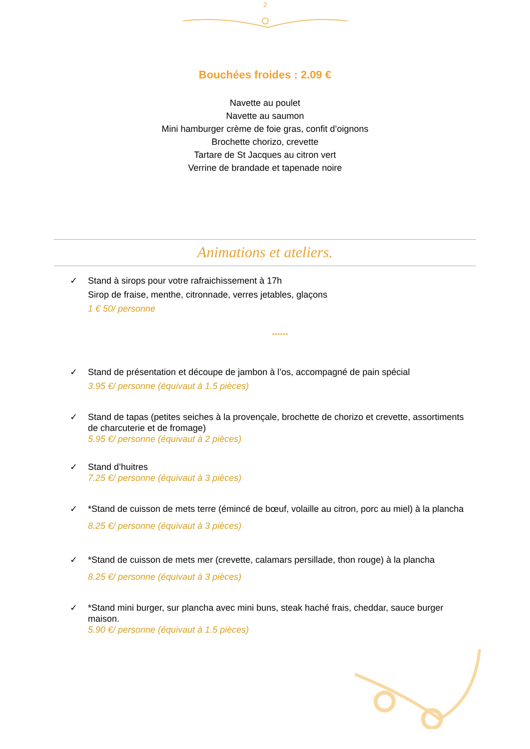2
Bouchées froides : 2.09 €
Navette au poulet
Navette au saumon
Mini hamburger crème de foie gras, confit d’oignons
Brochette chorizo, crevette
Tartare de St Jacques au citron vert
Verrine de brandade et tapenade noire
Animations et ateliers.
✓ Stand à sirops pour votre rafraichissement à 17h
Sirop de fraise, menthe, citronnade, verres jetables, glaçons
1 € 50/ personne
******
✓ Stand de présentation et découpe de jambon à l’os, accompagné de pain spécial
3.95 €/ personne (équivaut à 1.5 pièces)
✓ Stand de tapas (petites seiches à la provençale, brochette de chorizo et crevette, assortiments de charcuterie et de fromage)
5.95 €/ personne (équivaut à 2 pièces)
✓ Stand d’huitres
7.25 €/ personne (équivaut à 3 pièces)
✓ *Stand de cuisson de mets terre (émincé de bœuf, volaille au citron, porc au miel) à la plancha
8.25 €/ personne (équivaut à 3 pièces)
✓ *Stand de cuisson de mets mer (crevette, calamars persillade, thon rouge) à la plancha
8.25 €/ personne (équivaut à 3 pièces)
✓ *Stand mini burger, sur plancha avec mini buns, steak haché frais, cheddar, sauce burger maison.
5.90 €/ personne (équivaut à 1.5 pièces)